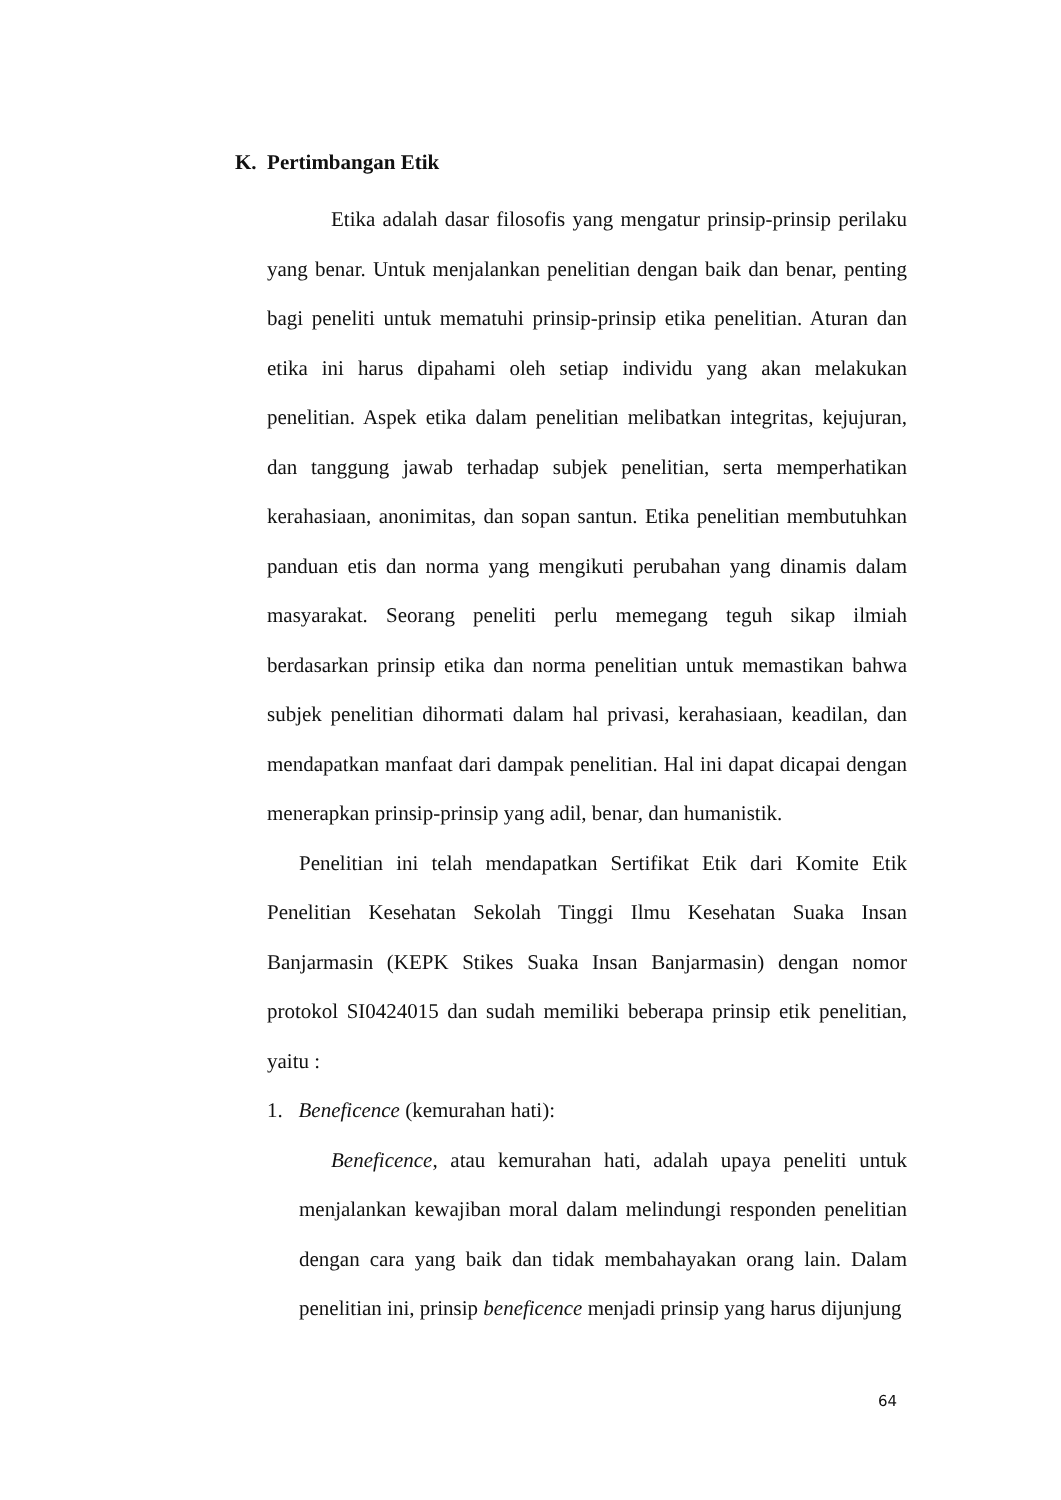K. Pertimbangan Etik
Etika adalah dasar filosofis yang mengatur prinsip-prinsip perilaku yang benar. Untuk menjalankan penelitian dengan baik dan benar, penting bagi peneliti untuk mematuhi prinsip-prinsip etika penelitian. Aturan dan etika ini harus dipahami oleh setiap individu yang akan melakukan penelitian. Aspek etika dalam penelitian melibatkan integritas, kejujuran, dan tanggung jawab terhadap subjek penelitian, serta memperhatikan kerahasiaan, anonimitas, dan sopan santun. Etika penelitian membutuhkan panduan etis dan norma yang mengikuti perubahan yang dinamis dalam masyarakat. Seorang peneliti perlu memegang teguh sikap ilmiah berdasarkan prinsip etika dan norma penelitian untuk memastikan bahwa subjek penelitian dihormati dalam hal privasi, kerahasiaan, keadilan, dan mendapatkan manfaat dari dampak penelitian. Hal ini dapat dicapai dengan menerapkan prinsip-prinsip yang adil, benar, dan humanistik.
Penelitian ini telah mendapatkan Sertifikat Etik dari Komite Etik Penelitian Kesehatan Sekolah Tinggi Ilmu Kesehatan Suaka Insan Banjarmasin (KEPK Stikes Suaka Insan Banjarmasin) dengan nomor protokol SI0424015 dan sudah memiliki beberapa prinsip etik penelitian, yaitu :
1. Beneficence (kemurahan hati):
Beneficence, atau kemurahan hati, adalah upaya peneliti untuk menjalankan kewajiban moral dalam melindungi responden penelitian dengan cara yang baik dan tidak membahayakan orang lain. Dalam penelitian ini, prinsip beneficence menjadi prinsip yang harus dijunjung
64